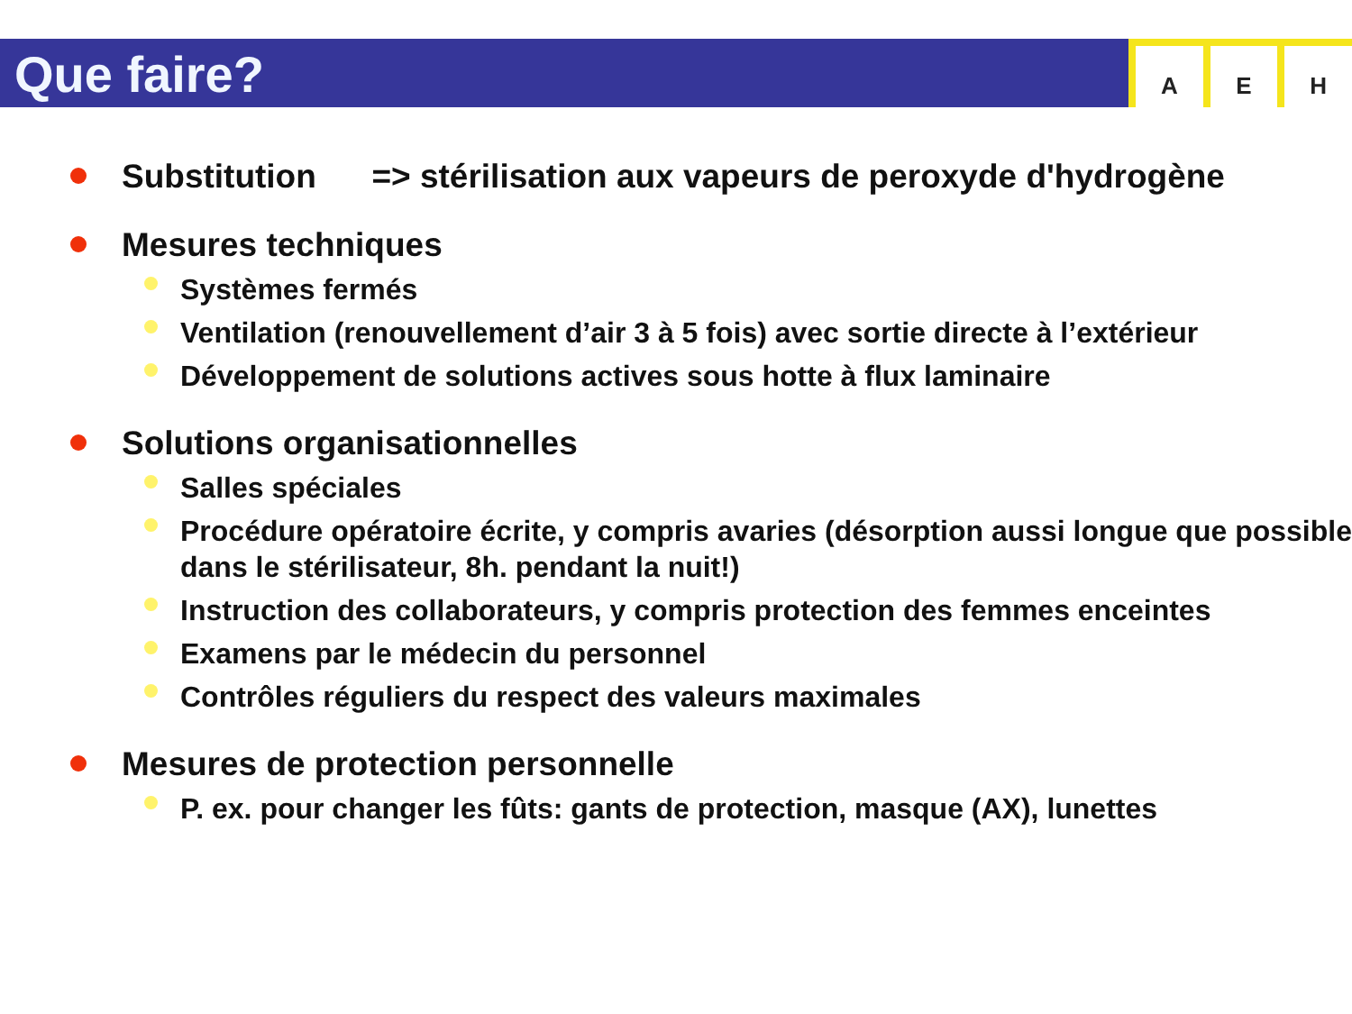A E H
Que faire?
Substitution => stérilisation aux vapeurs de peroxyde d'hydrogène
Mesures techniques
Systèmes fermés
Ventilation (renouvellement d’air 3 à 5 fois) avec sortie directe à l’extérieur
Développement de solutions actives sous hotte à flux laminaire
Solutions organisationnelles
Salles spéciales
Procédure opératoire écrite, y compris avaries (désorption aussi longue que possible dans le stérilisateur, 8h. pendant la nuit!)
Instruction des collaborateurs, y compris protection des femmes enceintes
Examens par le médecin du personnel
Contrôles réguliers du respect des valeurs maximales
Mesures de protection personnelle
P. ex. pour changer les fûts: gants de protection, masque (AX), lunettes